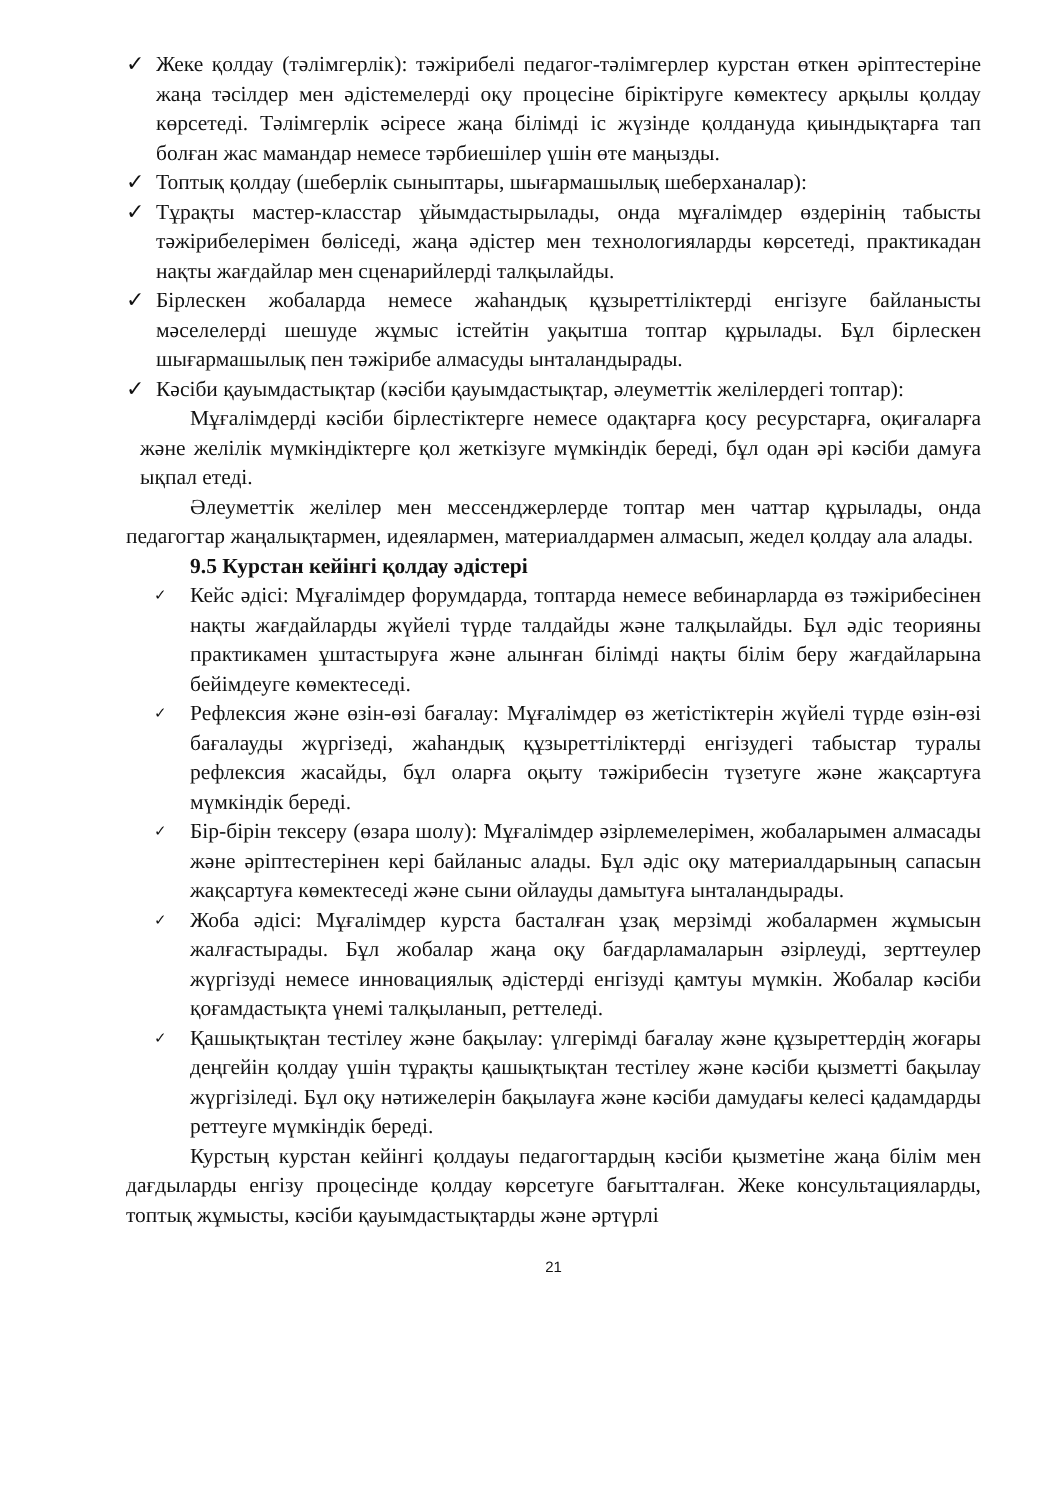✓ Жеке қолдау (тәлімгерлік): тәжірибелі педагог-тәлімгерлер курстан өткен әріптестеріне жаңа тәсілдер мен әдістемелерді оқу процесіне біріктіруге көмектесу арқылы қолдау көрсетеді. Тәлімгерлік әсіресе жаңа білімді іс жүзінде қолдануда қиындықтарға тап болған жас мамандар немесе тәрбиешілер үшін өте маңызды.
✓ Топтық қолдау (шеберлік сыныптары, шығармашылық шеберханалар):
✓ Тұрақты мастер-класстар ұйымдастырылады, онда мұғалімдер өздерінің табысты тәжірибелерімен бөліседі, жаңа әдістер мен технологияларды көрсетеді, практикадан нақты жағдайлар мен сценарийлерді талқылайды.
✓ Бірлескен жобаларда немесе жаһандық құзыреттіліктерді енгізуге байланысты мәселелерді шешуде жұмыс істейтін уақытша топтар құрылады. Бұл бірлескен шығармашылық пен тәжірибе алмасуды ынталандырады.
✓ Кәсіби қауымдастықтар (кәсіби қауымдастықтар, әлеуметтік желілердегі топтар):
Мұғалімдерді кәсіби бірлестіктерге немесе одақтарға қосу ресурстарға, оқиғаларға және желілік мүмкіндіктерге қол жеткізуге мүмкіндік береді, бұл одан әрі кәсіби дамуға ықпал етеді.
Әлеуметтік желілер мен мессенджерлерде топтар мен чаттар құрылады, онда педагогтар жаңалықтармен, идеялармен, материалдармен алмасып, жедел қолдау ала алады.
9.5 Курстан кейінгі қолдау әдістері
✓ Кейс әдісі: Мұғалімдер форумдарда, топтарда немесе вебинарларда өз тәжірибесінен нақты жағдайларды жүйелі түрде талдайды және талқылайды. Бұл әдіс теорияны практикамен ұштастыруға және алынған білімді нақты білім беру жағдайларына бейімдеуге көмектеседі.
✓ Рефлексия және өзін-өзі бағалау: Мұғалімдер өз жетістіктерін жүйелі түрде өзін-өзі бағалауды жүргізеді, жаһандық құзыреттіліктерді енгізудегі табыстар туралы рефлексия жасайды, бұл оларға оқыту тәжірибесін түзетуге және жақсартуға мүмкіндік береді.
✓ Бір-бірін тексеру (өзара шолу): Мұғалімдер әзірлемелерімен, жобаларымен алмасады және әріптестерінен кері байланыс алады. Бұл әдіс оқу материалдарының сапасын жақсартуға көмектеседі және сыни ойлауды дамытуға ынталандырады.
✓ Жоба әдісі: Мұғалімдер курста басталған ұзақ мерзімді жобалармен жұмысын жалғастырады. Бұл жобалар жаңа оқу бағдарламаларын әзірлеуді, зерттеулер жүргізуді немесе инновациялық әдістерді енгізуді қамтуы мүмкін. Жобалар кәсіби қоғамдастықта үнемі талқыланып, реттеледі.
✓ Қашықтықтан тестілеу және бақылау: үлгерімді бағалау және құзыреттердің жоғары деңгейін қолдау үшін тұрақты қашықтықтан тестілеу және кәсіби қызметті бақылау жүргізіледі. Бұл оқу нәтижелерін бақылауға және кәсіби дамудағы келесі қадамдарды реттеуге мүмкіндік береді.
Курстың курстан кейінгі қолдауы педагогтардың кәсіби қызметіне жаңа білім мен дағдыларды енгізу процесінде қолдау көрсетуге бағытталған. Жеке консультацияларды, топтық жұмысты, кәсіби қауымдастықтарды және әртүрлі
21